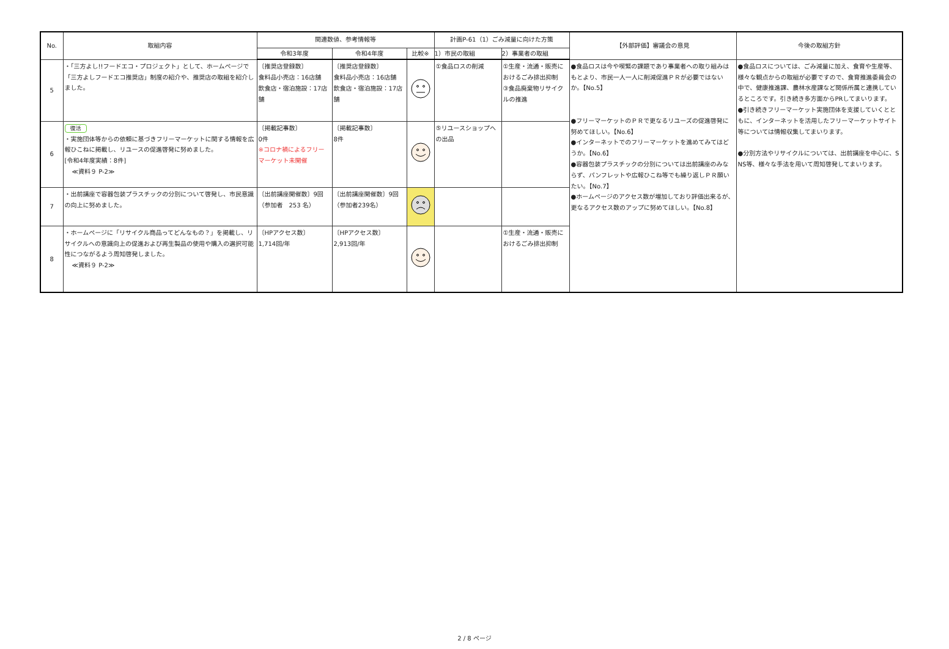| No. | 取組内容 | 関連数値、参考情報等 | | | 計画P-61（1）ごみ減量に向けた方策 | | 【外部評価】審議会の意見 | 今後の取組方針 |
| --- | --- | --- | --- | --- | --- | --- | --- | --- |
| | | 令和3年度 | 令和4年度 | 比較※ | 1）市民の取組 | 2）事業者の取組 | | |
| 5 | ・「三方よし!!フードエコ・プロジェクト」として、ホームページで「三方よしフードエコ推奨店」制度の紹介や、推奨店の取組を紹介しました。 | 〔推奨店登録数〕 食料品小売店：16店舗 飲食店・宿泊施設：17店舗 | 〔推奨店登録数〕 食料品小売店：16店舗 飲食店・宿泊施設：17店舗 | | ①食品ロスの削減 | ①生産・流通・販売におけるごみ排出抑制 ③食品廃棄物リサイクルの推進 | ●食品ロスは今や喫緊の課題であり事業者への取り組みはもとより、市民一人一人に削減促進ＰＲが必要ではないか。【No.5】 ●フリーマーケットのＰＲで更なるリユーズの促進啓発に努めてほしい。【No.6】 ●インターネットでのフリーマーケットを進めてみてはどうか。【No.6】 ●容器包装プラスチックの分別については出前講座のみならず、パンフレットや広報ひこね等でも繰り返しＰＲ願いたい。【No.7】 ●ホームページのアクセス数が増加しており評価出来るが、更なるアクセス数のアップに努めてほしい。【No.8】 | ●食品ロスについては、ごみ減量に加え、食育や生産等、様々な観点からの取組が必要ですので、食育推進委員会の中で、健康推進課、農林水産課など関係所属と連携しているところです。引き続き多方面からPRしてまいります。 ●引き続きフリーマーケット実施団体を支援していくとともに、インターネットを活用したフリーマーケットサイト等については情報収集してまいります。 ●分別方法やリサイクルについては、出前講座を中心に、SNS等、様々な手法を用いて周知啓発してまいります。 |
| 6 | 復活 ・実施団体等からの依頼に基づきフリーマーケットに関する情報を広報ひこねに掲載し、リユースの促進啓発に努めました。 [令和4年度実績：8件] ≪資料９ P-2≫ | 〔掲載記事数〕 0件 ※コロナ禍によるフリーマーケット未開催 | 〔掲載記事数〕 8件 | | ⑤リユースショップへの出品 | | | |
| 7 | ・出前講座で容器包装プラスチックの分別について啓発し、市民意識の向上に努めました。 | 〔出前講座開催数〕9回 （参加者 253 名） | 〔出前講座開催数〕9回 （参加者239名） | | | | | |
| 8 | ・ホームページに「リサイクル商品ってどんなもの？」を掲載し、リサイクルへの意識向上の促進および再生製品の使用や購入の選択可能性につながるよう周知啓発しました。 ≪資料９ P-2≫ | 〔HPアクセス数〕 1,714回/年 | 〔HPアクセス数〕 2,913回/年 | | | ①生産・流通・販売におけるごみ排出抑制 | | |
2 / 8 ページ